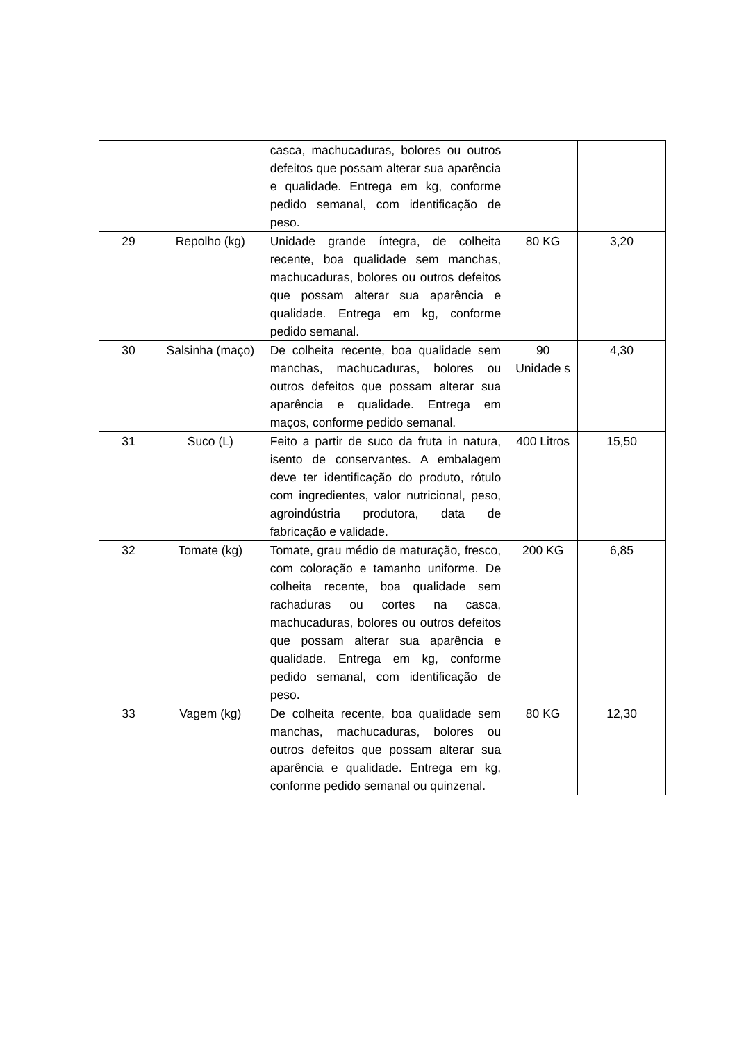| | | casca, machucaduras, bolores ou outros defeitos que possam alterar sua aparência e qualidade. Entrega em kg, conforme pedido semanal, com identificação de peso. | | |
| 29 | Repolho (kg) | Unidade grande íntegra, de colheita recente, boa qualidade sem manchas, machucaduras, bolores ou outros defeitos que possam alterar sua aparência e qualidade. Entrega em kg, conforme pedido semanal. | 80 KG | 3,20 |
| 30 | Salsinha (maço) | De colheita recente, boa qualidade sem manchas, machucaduras, bolores ou outros defeitos que possam alterar sua aparência e qualidade. Entrega em maços, conforme pedido semanal. | 90 Unidade s | 4,30 |
| 31 | Suco (L) | Feito a partir de suco da fruta in natura, isento de conservantes. A embalagem deve ter identificação do produto, rótulo com ingredientes, valor nutricional, peso, agroindústria produtora, data de fabricação e validade. | 400 Litros | 15,50 |
| 32 | Tomate (kg) | Tomate, grau médio de maturação, fresco, com coloração e tamanho uniforme. De colheita recente, boa qualidade sem rachaduras ou cortes na casca, machucaduras, bolores ou outros defeitos que possam alterar sua aparência e qualidade. Entrega em kg, conforme pedido semanal, com identificação de peso. | 200 KG | 6,85 |
| 33 | Vagem (kg) | De colheita recente, boa qualidade sem manchas, machucaduras, bolores ou outros defeitos que possam alterar sua aparência e qualidade. Entrega em kg, conforme pedido semanal ou quinzenal. | 80 KG | 12,30 |